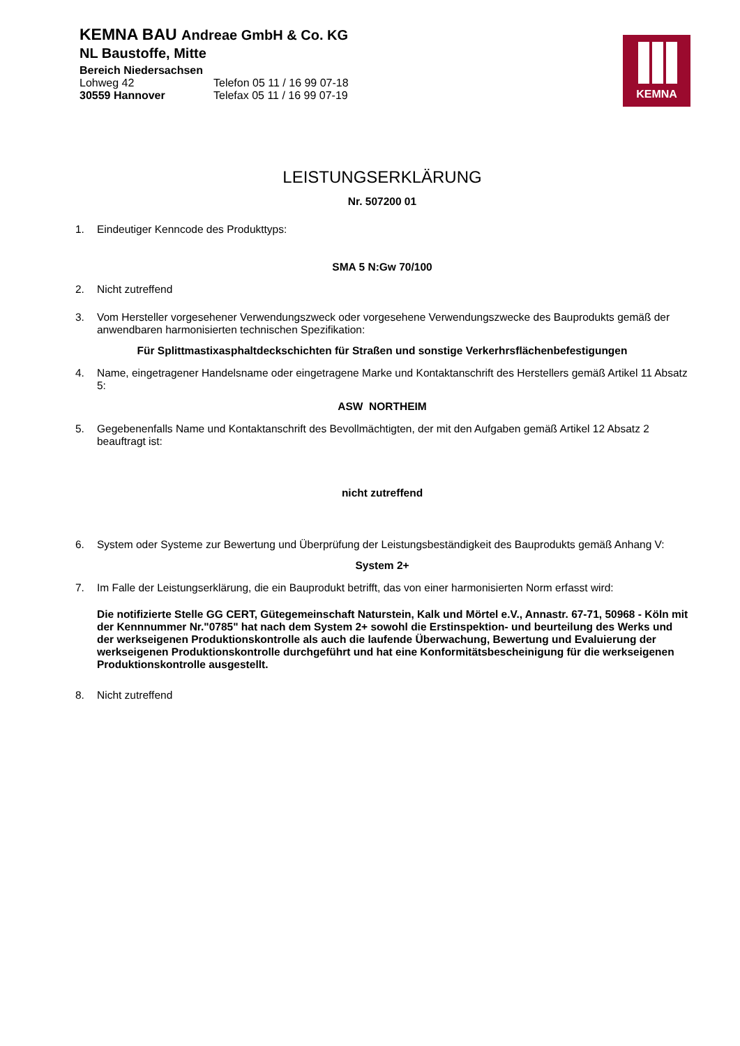KEMNA BAU Andreae GmbH & Co. KG
NL Baustoffe, Mitte
Bereich Niedersachsen
Lohweg 42 Telefon 05 11 / 16 99 07-18
30559 Hannover Telefax 05 11 / 16 99 07-19
KEMNA
LEISTUNGSERKLÄRUNG
Nr. 507200 01
1. Eindeutiger Kenncode des Produkttyps:
SMA 5 N:Gw 70/100
2. Nicht zutreffend
3. Vom Hersteller vorgesehener Verwendungszweck oder vorgesehene Verwendungszwecke des Bauprodukts gemäß der anwendbaren harmonisierten technischen Spezifikation:
Für Splittmastixasphaltdeckschichten für Straßen und sonstige Verkerhrsflächenbefestigungen
4. Name, eingetragener Handelsname oder eingetragene Marke und Kontaktanschrift des Herstellers gemäß Artikel 11 Absatz 5:
ASW NORTHEIM
5. Gegebenenfalls Name und Kontaktanschrift des Bevollmächtigten, der mit den Aufgaben gemäß Artikel 12 Absatz 2 beauftragt ist:
nicht zutreffend
6. System oder Systeme zur Bewertung und Überprüfung der Leistungsbeständigkeit des Bauprodukts gemäß Anhang V:
System 2+
7. Im Falle der Leistungserklärung, die ein Bauprodukt betrifft, das von einer harmonisierten Norm erfasst wird:
Die notifizierte Stelle GG CERT, Gütegemeinschaft Naturstein, Kalk und Mörtel e.V., Annastr. 67-71, 50968 - Köln mit der Kennnummer Nr."0785" hat nach dem System 2+ sowohl die Erstinspektion- und beurteilung des Werks und der werkseigenen Produktionskontrolle als auch die laufende Überwachung, Bewertung und Evaluierung der werkseigenen Produktionskontrolle durchgeführt und hat eine Konformitätsbescheinigung für die werkseigenen Produktionskontrolle ausgestellt.
8. Nicht zutreffend